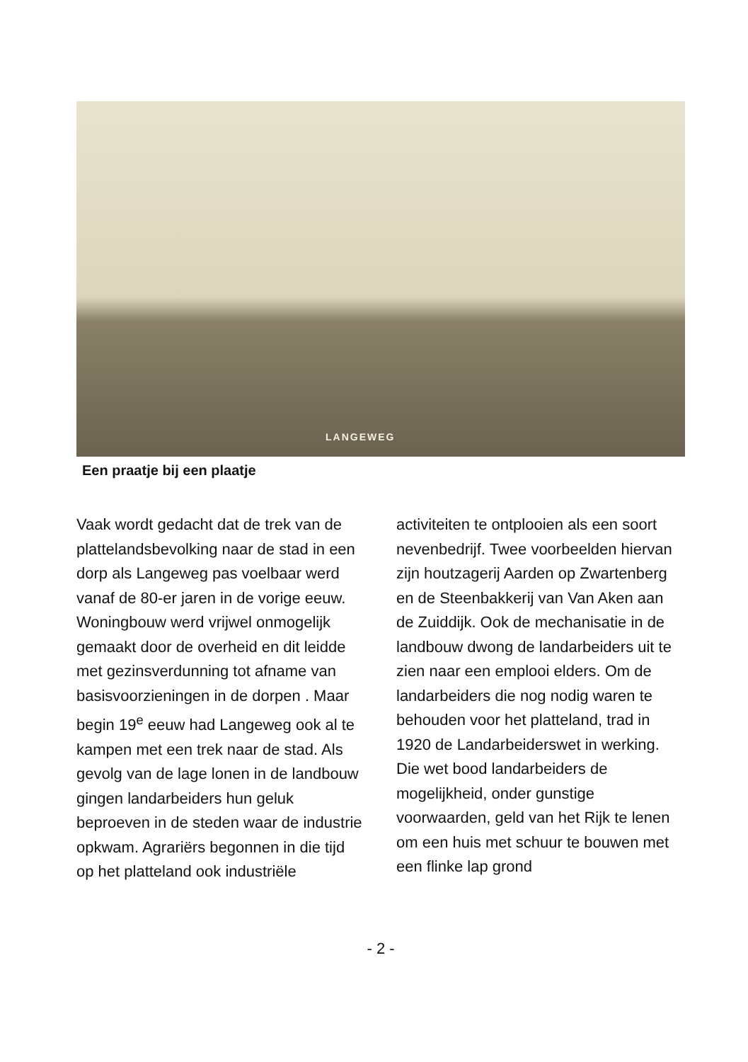LANGEWEG
Een praatje bij een plaatje
Vaak wordt gedacht dat de trek van de plattelandsbevolking naar de stad in een dorp als Langeweg pas voelbaar werd vanaf de 80-er jaren in de vorige eeuw. Woningbouw werd vrijwel onmogelijk gemaakt door de overheid en dit leidde met gezinsverdunning tot afname van basisvoorzieningen in de dorpen . Maar begin 19<sup>e</sup> eeuw had Langeweg ook al te kampen met een trek naar de stad. Als gevolg van de lage lonen in de landbouw gingen landarbeiders hun geluk beproeven in de steden waar de industrie opkwam. Agrariërs begonnen in die tijd op het platteland ook industriële
activiteiten te ontplooien als een soort nevenbedrijf. Twee voorbeelden hiervan zijn houtzagerij Aarden op Zwartenberg en de Steenbakkerij van Van Aken aan de Zuiddijk. Ook de mechanisatie in de landbouw dwong de landarbeiders uit te zien naar een emplooi elders. Om de landarbeiders die nog nodig waren te behouden voor het platteland, trad in 1920 de Landarbeiderswet in werking. Die wet bood landarbeiders de mogelijkheid, onder gunstige voorwaarden, geld van het Rijk te lenen om een huis met schuur te bouwen met een flinke lap grond
- 2 -